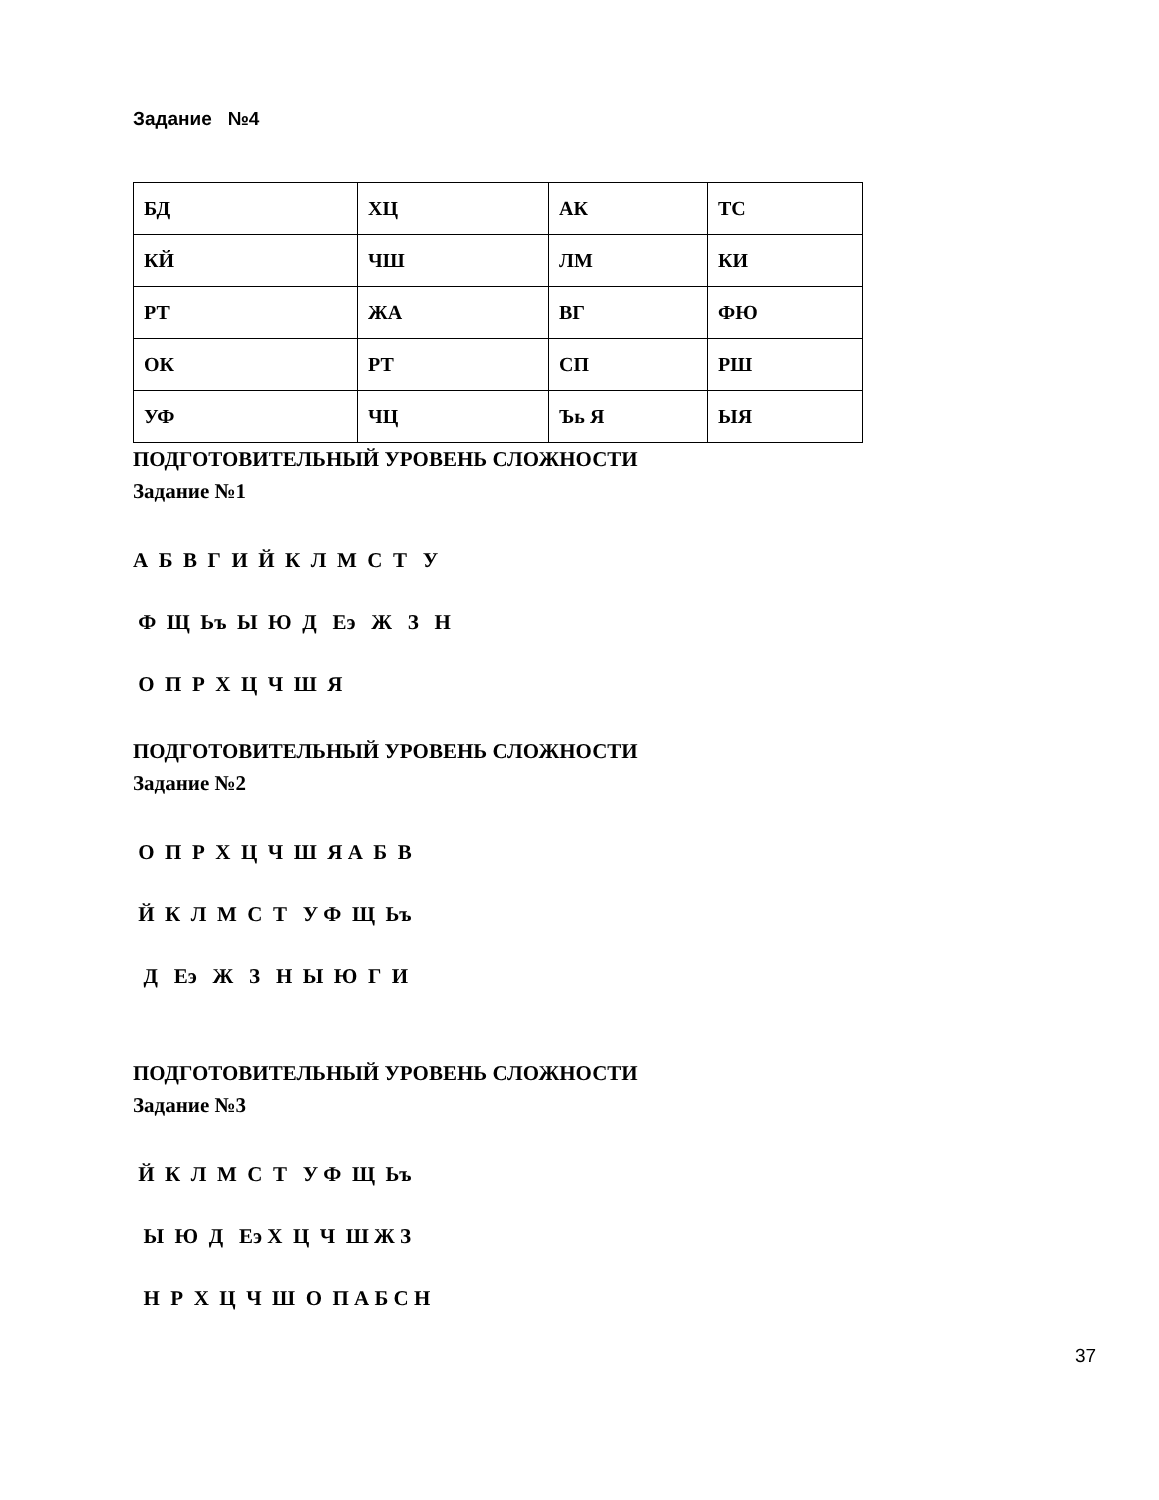Задание №4
| БД | ХЦ | АК | ТС |
| КЙ | ЧШ | ЛМ | КИ |
| РТ | ЖА | ВГ | ФЮ |
| ОК | РТ | СП | РШ |
| УФ | ЧЦ | Ъь Я | ЫЯ |
ПОДГОТОВИТЕЛЬНЫЙ УРОВЕНЬ СЛОЖНОСТИ
Задание №1
А Б В Г И Й К Л М С Т У
Ф Щ Ьъ Ы Ю Д Еэ Ж З Н
О П Р Х Ц Ч Ш Я
ПОДГОТОВИТЕЛЬНЫЙ УРОВЕНЬ СЛОЖНОСТИ
Задание №2
О П Р Х Ц Ч Ш Я А Б В
Й К Л М С Т У Ф Щ Ьъ
Д Еэ Ж З Н Ы Ю Г И
ПОДГОТОВИТЕЛЬНЫЙ УРОВЕНЬ СЛОЖНОСТИ
Задание №3
Й К Л М С Т У Ф Щ Ьъ
Ы Ю Д Еэ Х Ц Ч Ш Ж З
Н Р Х Ц Ч Ш О П А Б С Н
37